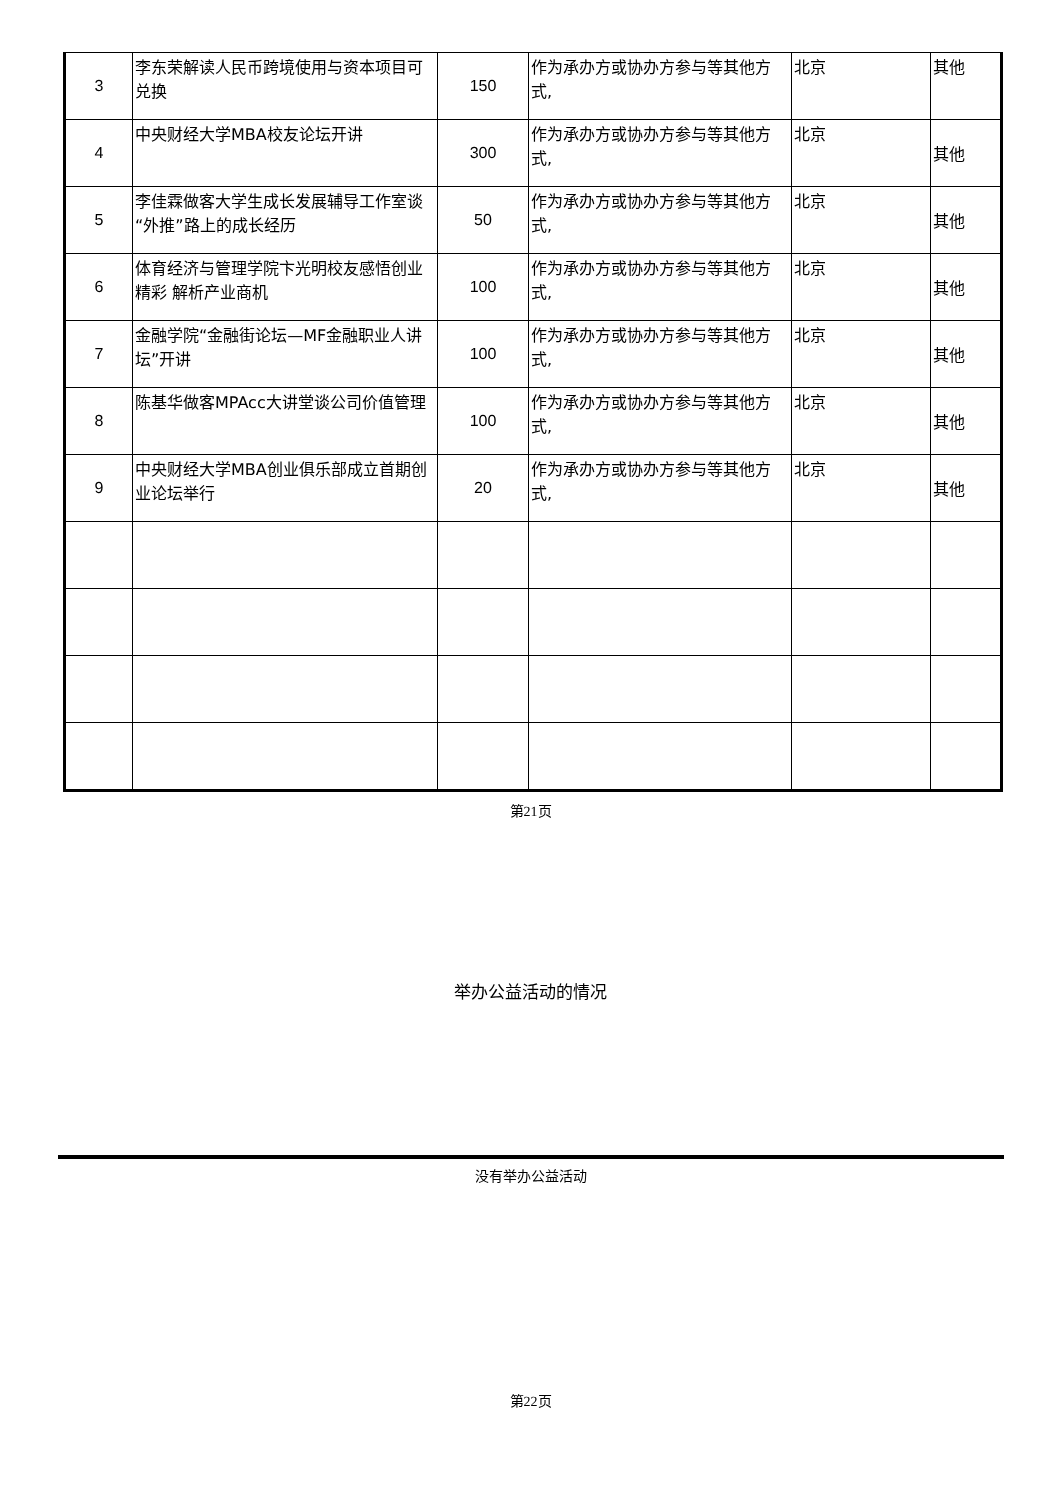| 3 | 李东荣解读人民币跨境使用与资本项目可兑换 | 150 | 作为承办方或协办方参与等其他方式, | 北京 | 其他 |
| 4 | 中央财经大学MBA校友论坛开讲 | 300 | 作为承办方或协办方参与等其他方式, | 北京 | 其他 |
| 5 | 李佳霖做客大学生成长发展辅导工作室谈“外推”路上的成长经历 | 50 | 作为承办方或协办方参与等其他方式, | 北京 | 其他 |
| 6 | 体育经济与管理学院卞光明校友感悟创业精彩 解析产业商机 | 100 | 作为承办方或协办方参与等其他方式, | 北京 | 其他 |
| 7 | 金融学院“金融街论坛—MF金融职业人讲坛”开讲 | 100 | 作为承办方或协办方参与等其他方式, | 北京 | 其他 |
| 8 | 陈基华做客MPAcc大讲堂谈公司价值管理 | 100 | 作为承办方或协办方参与等其他方式, | 北京 | 其他 |
| 9 | 中央财经大学MBA创业俱乐部成立首期创业论坛举行 | 20 | 作为承办方或协办方参与等其他方式, | 北京 | 其他 |
第21页
举办公益活动的情况
没有举办公益活动
第22页